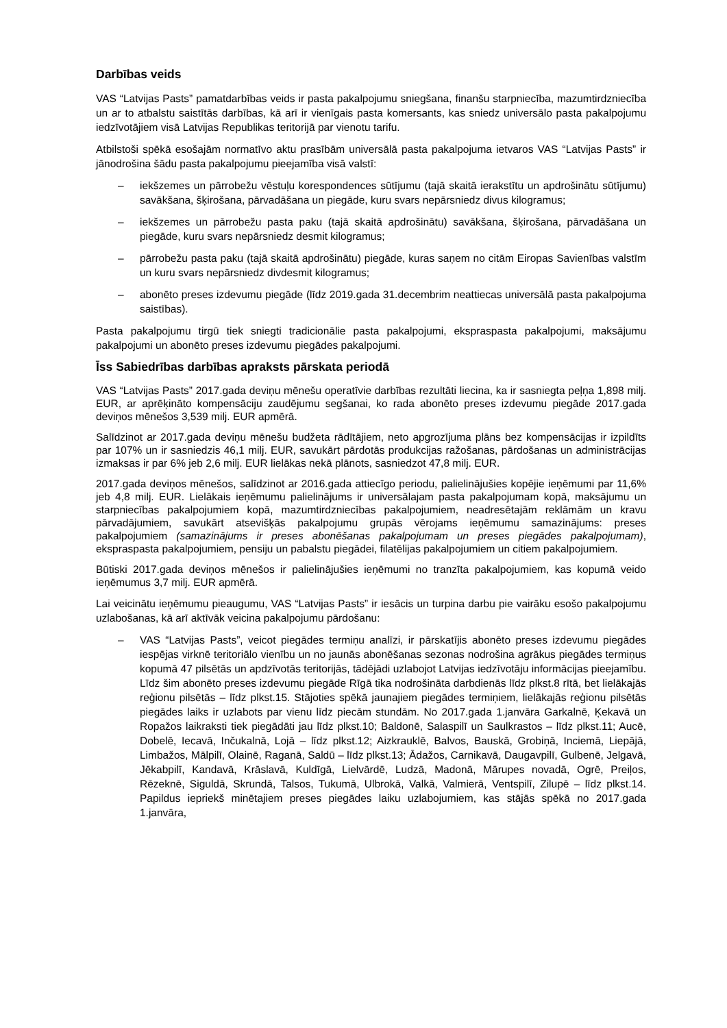Darbības veids
VAS “Latvijas Pasts” pamatdarbības veids ir pasta pakalpojumu sniegšana, finanšu starpniecība, mazumtirdzniecība un ar to atbalstu saistītās darbības, kā arī ir vienīgais pasta komersants, kas sniedz universālo pasta pakalpojumu iedzīvotājiem visā Latvijas Republikas teritorijā par vienotu tarifu.
Atbilstoši spēkā esošajām normatīvo aktu prasībām universālā pasta pakalpojuma ietvaros VAS “Latvijas Pasts” ir jānodrošina šādu pasta pakalpojumu pieejamība visā valstī:
– iekšzemes un pārrobežu vēstuļu korespondences sūtījumu (tajā skaitā ierakstītu un apdrošinātu sūtījumu) savākšana, šķirošana, pārvadāšana un piegāde, kuru svars nepārsniedz divus kilogramus;
– iekšzemes un pārrobežu pasta paku (tajā skaitā apdrošinātu) savākšana, šķirošana, pārvadāšana un piegāde, kuru svars nepārsniedz desmit kilogramus;
– pārrobežu pasta paku (tajā skaitā apdrošinātu) piegāde, kuras saņem no citām Eiropas Savienības valstīm un kuru svars nepārsniedz divdesmit kilogramus;
– abonēto preses izdevumu piegāde (līdz 2019.gada 31.decembrim neattiecas universālā pasta pakalpojuma saistības).
Pasta pakalpojumu tirgū tiek sniegti tradicionālie pasta pakalpojumi, ekspraspasta pakalpojumi, maksājumu pakalpojumi un abonēto preses izdevumu piegādes pakalpojumi.
Īss Sabiedrības darbības apraksts pārskata periodā
VAS “Latvijas Pasts” 2017.gada deviņu mēnešu operatīvie darbības rezultāti liecina, ka ir sasniegta peļņa 1,898 milj. EUR, ar aprēķināto kompensāciju zaudējumu segšanai, ko rada abonēto preses izdevumu piegāde 2017.gada deviņos mēnešos 3,539 milj. EUR apmērā.
Salīdzinot ar 2017.gada deviņu mēnešu budžeta rādītājiem, neto apgrozījuma plāns bez kompensācijas ir izpildīts par 107% un ir sasniedzis 46,1 milj. EUR, savukārt pārdotās produkcijas ražošanas, pārdošanas un administrācijas izmaksas ir par 6% jeb 2,6 milj. EUR lielākas nekā plānots, sasniedzot 47,8 milj. EUR.
2017.gada deviņos mēnešos, salīdzinot ar 2016.gada attiecīgo periodu, palielinājušies kopējie ieņēmumi par 11,6% jeb 4,8 milj. EUR. Lielākais ieņēmumu palielinājums ir universālajam pasta pakalpojumam kopā, maksājumu un starpniecības pakalpojumiem kopā, mazumtirdzniecības pakalpojumiem, neadresētajām reklāmām un kravu pārvadājumiem, savukārt atsevišķās pakalpojumu grupās vērojams ieņēmumu samazinājums: preses pakalpojumiem (samazinājums ir preses abonēšanas pakalpojumam un preses piegādes pakalpojumam), ekspraspasta pakalpojumiem, pensiju un pabalstu piegādei, filatēlijas pakalpojumiem un citiem pakalpojumiem.
Būtiski 2017.gada deviņos mēnešos ir palielinājušies ieņēmumi no tranzīta pakalpojumiem, kas kopumā veido ieņēmumus 3,7 milj. EUR apmērā.
Lai veicinātu ieņēmumu pieaugumu, VAS “Latvijas Pasts” ir iesācis un turpina darbu pie vairāku esošo pakalpojumu uzlabošanas, kā arī aktīvāk veicina pakalpojumu pārdošanu:
– VAS “Latvijas Pasts”, veicot piegādes termiņu analīzi, ir pārskatījis abonēto preses izdevumu piegādes iespējas virknē teritoriālo vienību un no jaunās abonēšanas sezonas nodrošina agrākus piegādes termiņus kopumā 47 pilsētās un apdzīvotās teritorijās, tādējādi uzlabojot Latvijas iedzīvotāju informācijas pieejamību. Līdz šim abonēto preses izdevumu piegāde Rīgā tika nodrošināta darbdienās līdz plkst.8 rītā, bet lielākajās reģionu pilsētās – līdz plkst.15. Stājoties spēkā jaunajiem piegādes termiņiem, lielākajās reģionu pilsētās piegādes laiks ir uzlabots par vienu līdz piecām stundām. No 2017.gada 1.janvāra Garkalnē, Ķekavā un Ropažos laikraksti tiek piegādāti jau līdz plkst.10; Baldonē, Salaspilī un Saulkrastos – līdz plkst.11; Aucē, Dobelē, Iecavā, Inčukalnā, Lojā – līdz plkst.12; Aizkrauklē, Balvos, Bauskā, Grobiņā, Inciemā, Liepājā, Limbažos, Mālpilī, Olainē, Raganā, Saldū – līdz plkst.13; Ādažos, Carnikavā, Daugavpilī, Gulbenē, Jelgavā, Jēkabpilī, Kandavā, Krāslavā, Kuldīgā, Lielvārdē, Ludzā, Madonā, Mārupes novadā, Ogrē, Preiļos, Rēzeknē, Siguldā, Skrundā, Talsos, Tukumā, Ulbrokā, Valkā, Valmierā, Ventspilī, Zilupē – līdz plkst.14. Papildus iepriekš minētajiem preses piegādes laiku uzlabojumiem, kas stājās spēkā no 2017.gada 1.janvāra,